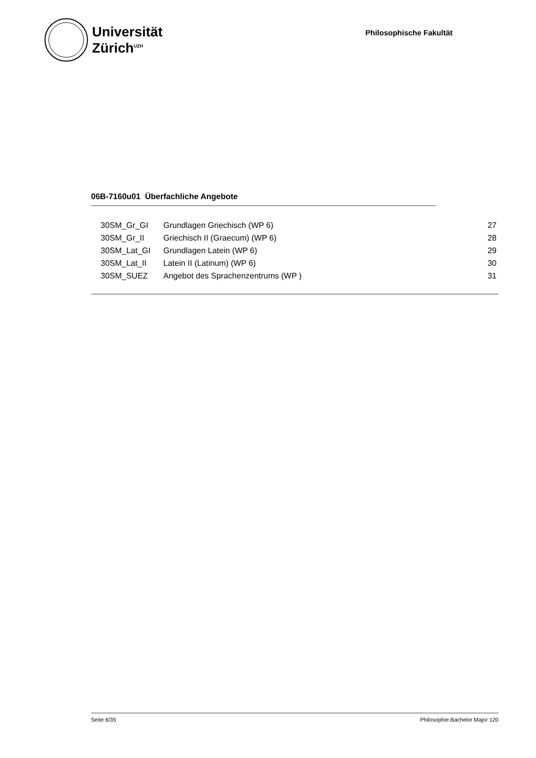Universität
Zürich<sup>UZH</sup>
Philosophische Fakultät
06B-7160u01 Überfachliche Angebote
| 30SM_Gr_GI | Grundlagen Griechisch (WP 6) | 27 |
| 30SM_Gr_II | Griechisch II (Graecum) (WP 6) | 28 |
| 30SM_Lat_GI | Grundlagen Latein (WP 6) | 29 |
| 30SM_Lat_II | Latein II (Latinum) (WP 6) | 30 |
| 30SM_SUEZ | Angebot des Sprachenzentrums (WP ) | 31 |
Seite 6/35 Philosophie Bachelor Major 120